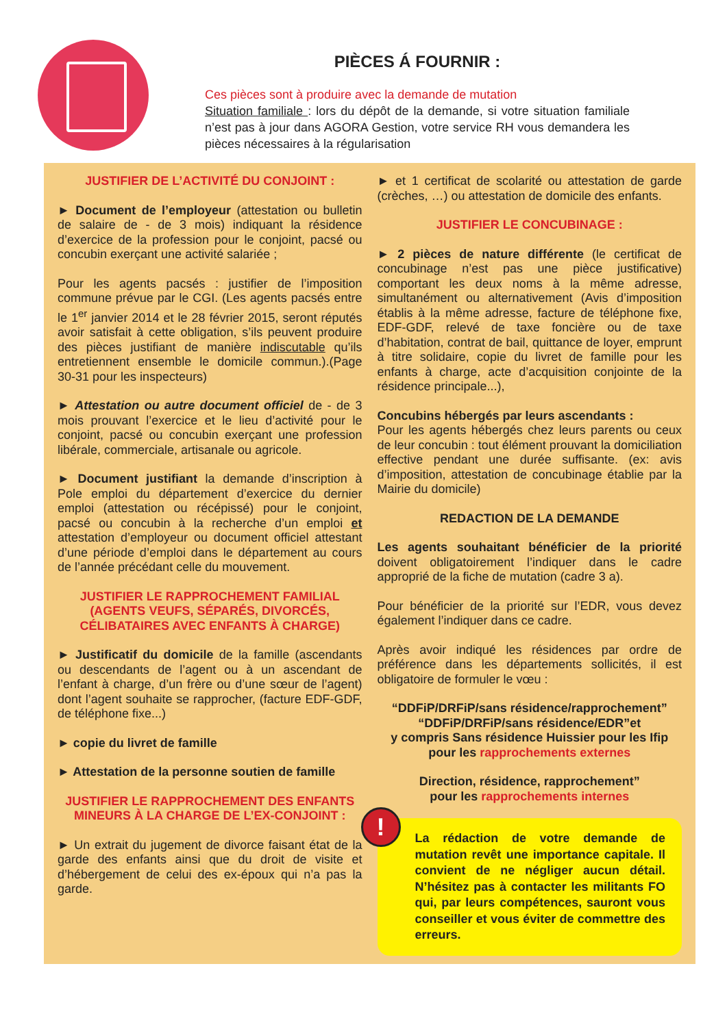PIÈCES Á FOURNIR :
Ces pièces sont à produire avec la demande de mutation
Situation familiale : lors du dépôt de la demande, si votre situation familiale n’est pas à jour dans AGORA Gestion, votre service RH vous demandera les pièces nécessaires à la régularisation
JUSTIFIER DE L’ACTIVITÉ DU CONJOINT :
► Document de l’employeur (attestation ou bulletin de salaire de - de 3 mois) indiquant la résidence d’exercice de la profession pour le conjoint, pacsé ou concubin exerçant une activité salariée ;
Pour les agents pacsés : justifier de l’imposition commune prévue par le CGI. (Les agents pacsés entre le 1<sup>er</sup> janvier 2014 et le 28 février 2015, seront réputés avoir satisfait à cette obligation, s’ils peuvent produire des pièces justifiant de manière indiscutable qu’ils entretiennent ensemble le domicile commun.).(Page 30-31 pour les inspecteurs)
► Attestation ou autre document officiel de - de 3 mois prouvant l’exercice et le lieu d’activité pour le conjoint, pacsé ou concubin exerçant une profession libérale, commerciale, artisanale ou agricole.
► Document justifiant la demande d’inscription à Pole emploi du département d’exercice du dernier emploi (attestation ou récépissé) pour le conjoint, pacsé ou concubin à la recherche d’un emploi et attestation d’employeur ou document officiel attestant d’une période d’emploi dans le département au cours de l’année précédant celle du mouvement.
JUSTIFIER LE RAPPROCHEMENT FAMILIAL (AGENTS VEUFS, SÉPARÉS, DIVORCÉS, CÉLIBATAIRES AVEC ENFANTS À CHARGE)
► Justificatif du domicile de la famille (ascendants ou descendants de l’agent ou à un ascendant de l’enfant à charge, d’un frère ou d’une sœur de l’agent) dont l’agent souhaite se rapprocher, (facture EDF-GDF, de téléphone fixe...)
► copie du livret de famille
► Attestation de la personne soutien de famille
JUSTIFIER LE RAPPROCHEMENT DES ENFANTS MINEURS À LA CHARGE DE L’EX-CONJOINT :
► Un extrait du jugement de divorce faisant état de la garde des enfants ainsi que du droit de visite et d’hébergement de celui des ex-époux qui n’a pas la garde.
► et 1 certificat de scolarité ou attestation de garde (crèches, …) ou attestation de domicile des enfants.
JUSTIFIER LE CONCUBINAGE :
► 2 pièces de nature différente (le certificat de concubinage n’est pas une pièce justificative) comportant les deux noms à la même adresse, simultanément ou alternativement (Avis d’imposition établis à la même adresse, facture de téléphone fixe, EDF-GDF, relevé de taxe foncière ou de taxe d’habitation, contrat de bail, quittance de loyer, emprunt à titre solidaire, copie du livret de famille pour les enfants à charge, acte d’acquisition conjointe de la résidence principale...),
Concubins hébergés par leurs ascendants :
Pour les agents hébergés chez leurs parents ou ceux de leur concubin : tout élément prouvant la domiciliation effective pendant une durée suffisante. (ex: avis d’imposition, attestation de concubinage établie par la Mairie du domicile)
REDACTION DE LA DEMANDE
Les agents souhaitant bénéficier de la priorité doivent obligatoirement l’indiquer dans le cadre approprié de la fiche de mutation (cadre 3 a).
Pour bénéficier de la priorité sur l’EDR, vous devez également l’indiquer dans ce cadre.
Après avoir indiqué les résidences par ordre de préférence dans les départements sollicités, il est obligatoire de formuler le vœu :
“DDFiP/DRFiP/sans résidence/rapprochement”
“DDFiP/DRFiP/sans résidence/EDR”et
y compris Sans résidence Huissier pour les Ifip
pour les rapprochements externes
Direction, résidence, rapprochement”
pour les rapprochements internes
!
La rédaction de votre demande de mutation revêt une importance capitale. Il convient de ne négliger aucun détail. N’hésitez pas à contacter les militants FO qui, par leurs compétences, sauront vous conseiller et vous éviter de commettre des erreurs.